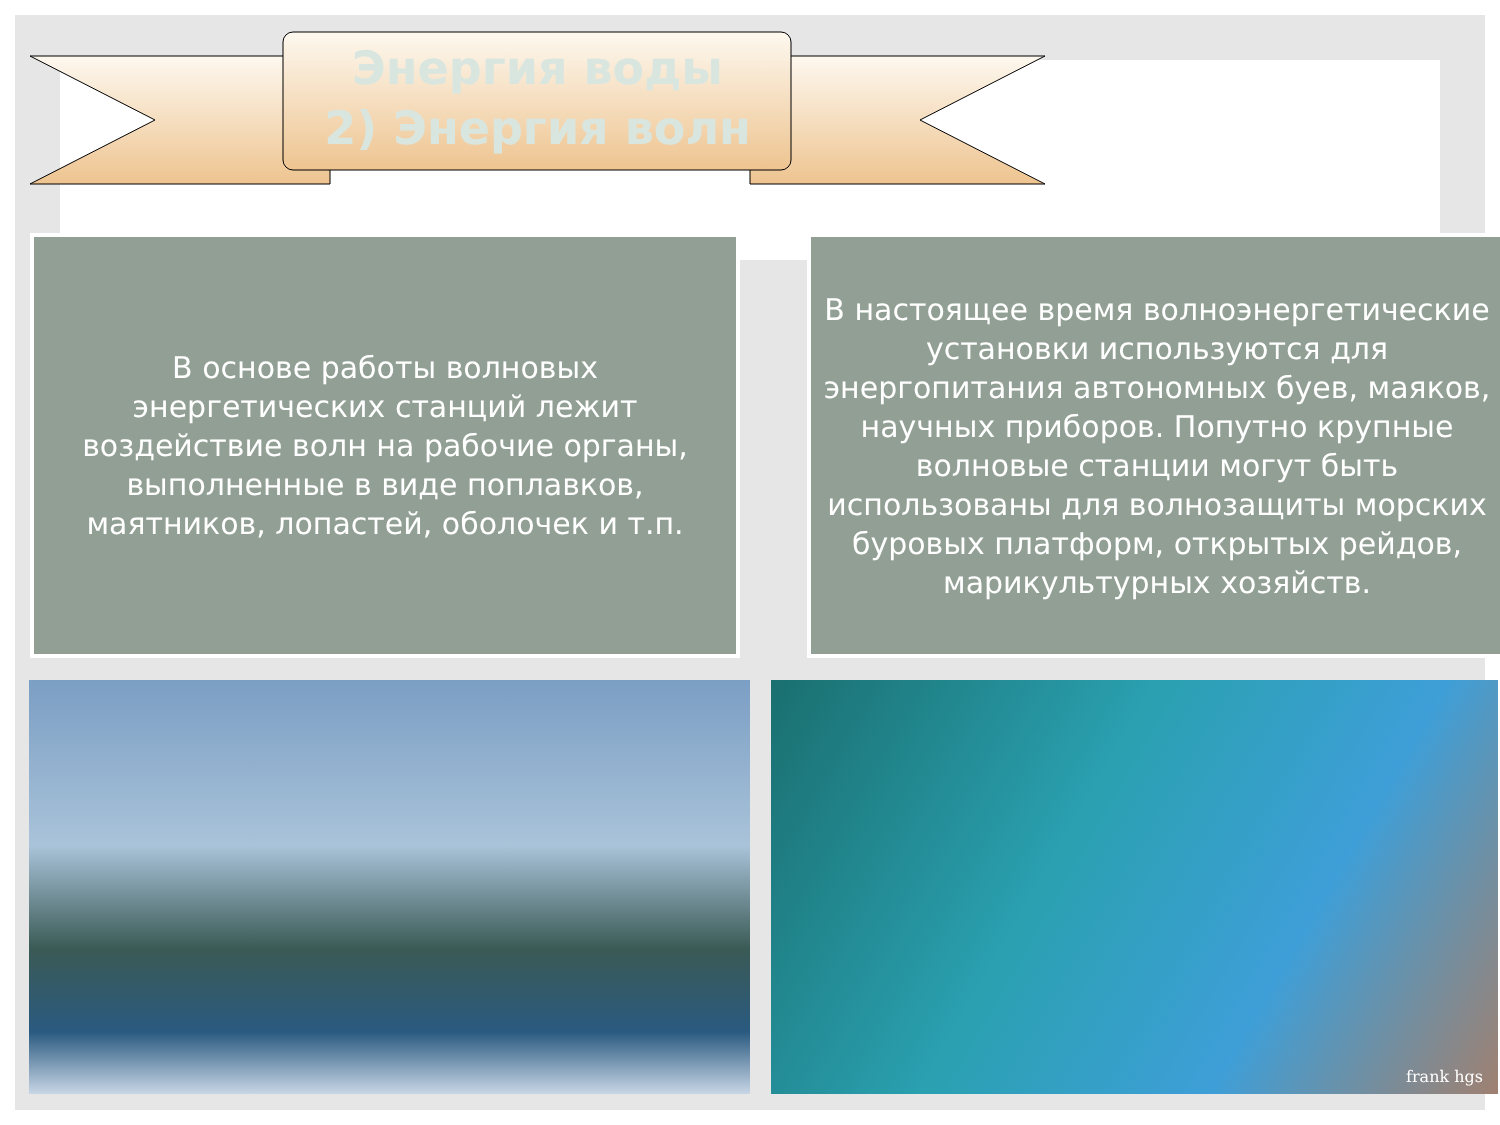Энергия воды
2) Энергия волн
В основе работы волновых энергетических станций лежит воздействие волн на рабочие органы, выполненные в виде поплавков, маятников, лопастей, оболочек и т.п.
В настоящее время волноэнергетические установки используются для энергопитания автономных буев, маяков, научных приборов. Попутно крупные волновые станции могут быть использованы для волнозащиты морских буровых платформ, открытых рейдов, марикультурных хозяйств.
frank hgs